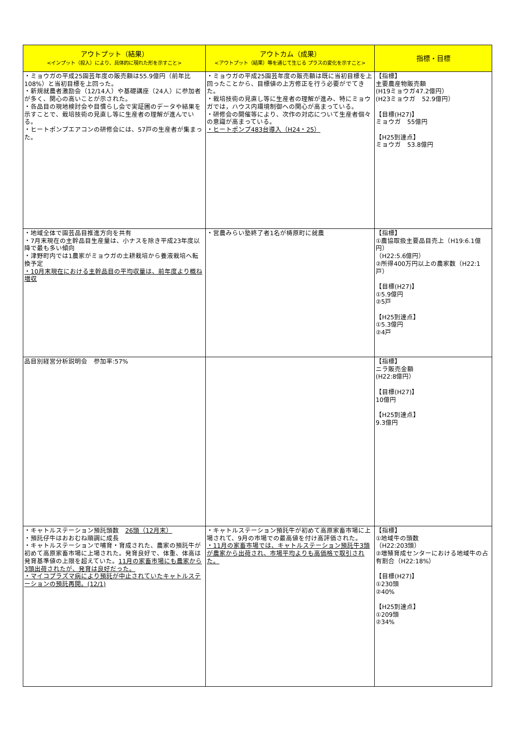| アウトプット（結果） <インプット（投入）により、具体的に現れた形を示すこと> | アウトカム（成果） <アウトプット（結果）等を通じて生じる プラスの変化を示すこと> | 指標・目標 |
| --- | --- | --- |
| ・ミョウガの平成25園芸年度の販売額は55.9億円（前年比108%）と当初目標を上回った。 ・新規就農者激励会（12/14人）や基礎講座（24人）に参加者が多く、関心の高いことが示された。 ・各品目の現地検討会や目慣らし会で実証圃のデータや結果を示すことで、栽培技術の見直し等に生産者の理解が進んでいる。 ・ヒートポンプエアコンの研修会には、57戸の生産者が集まった。 | ・ミョウガの平成25園芸年度の販売額は既に当初目標を上回ったことから、目標値の上方修正を行う必要がでてきた。 ・栽培技術の見直し等に生産者の理解が進み、特にミョウガでは，ハウス内環境制御への関心が高まっている。 ・研修会の開催等により、次作の対応について生産者個々の意識が高まっている。 ・ヒートポンプ483台導入（H24・25） | 【指標】 主要農産物販売額 (H19ミョウガ47.2億円） (H23ミョウガ 52.9億円） 【目標(H27)】 ミョウガ 55億円 【H25到達点】 ミョウガ 53.8億円 |
| ・地域全体で園芸品目推進方向を共有 ・7月末現在の主幹品目生産量は、小ナスを除き平成23年度以降で最も多い傾向 ・津野町内では1農家がミョウガの土耕栽培から養液栽培へ転換予定 ・10月末現在における主幹品目の平均収量は、前年度より概ね増収 | ・営農みらい塾終了者1名が梼原町に就農 | 【指標】 ①農協取扱主要品目売上（H19:6.1億円） （H22:5.6億円） ②所得400万円以上の農家数（H22:1戸） 【目標(H27)】 ①5.9億円 ②5戸 【H25到達点】 ①5.3億円 ②4戸 |
| 品目別経営分析説明会 参加率:57% | | 【指標】 ニラ販売金額 (H22:8億円） 【目標(H27)】 10億円 【H25到達点】 9.3億円 |
| ・キャトルステーション預託頭数 26頭（12月末） ・預託仔牛はおおむね順調に成長 ・キャトルステーションで哺育・育成された、農家の預託牛が初めて高原家畜市場に上場された。発育良好で、体重、体高は発育基準値の上限を超えていた。 11月の家畜市場にも農家から3頭出荷されたが、発育は良好だった。 ・マイコプラズマ病により預託が中止されていたキャトルステーションの預託再開。(12/1) | ・キャトルステーション預託牛が初めて高原家畜市場に上場されて、9月の市場での最高値を付け高評価された。 ・11月の家畜市場では、キャトルステーション預託牛3頭が農家から出荷され、市場平均よりも高価格で取引された。 | 【指標】 ①地域牛の頭数 （H22:203頭） ②増殖育成センターにおける地域牛の占有割合（H22:18%） 【目標(H27)】 ①230頭 ②40% 【H25到達点】 ①209頭 ②34% |